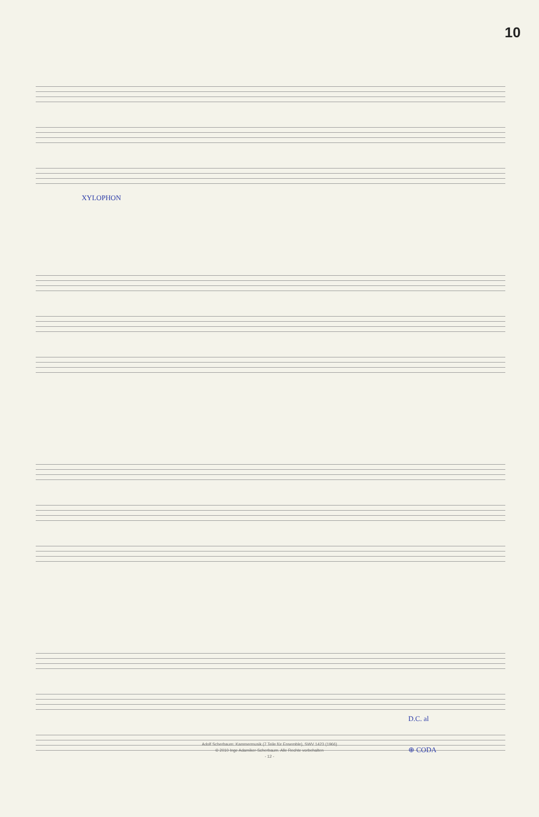10
XYLOPHON
D.C. al
⊕ CODA
Adolf Scherbaum: Kammermusik (7 Teile für Ensemble), SWV 1423 (1966)
© 2010 Inge Adamiker-Scherbaum. Alle Rechte vorbehalten
- 12 -